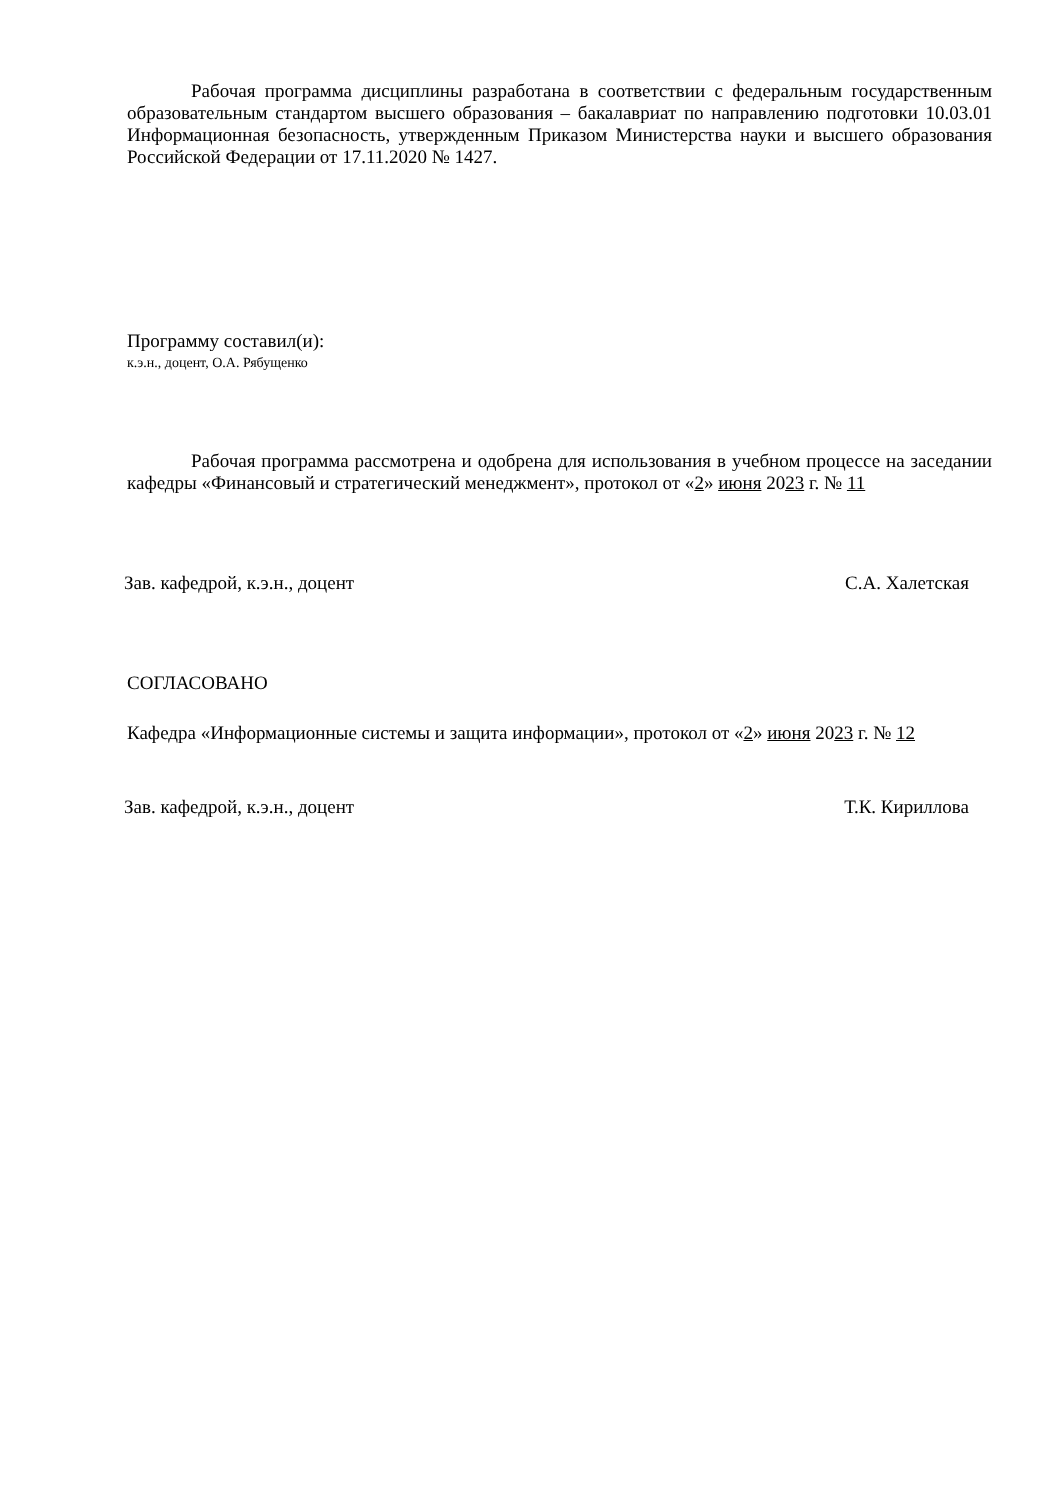Рабочая программа дисциплины разработана в соответствии с федеральным государственным образовательным стандартом высшего образования – бакалавриат по направлению подготовки 10.03.01 Информационная безопасность, утвержденным Приказом Министерства науки и высшего образования Российской Федерации от 17.11.2020 № 1427.
Программу составил(и):
к.э.н., доцент, О.А. Рябущенко
Рабочая программа рассмотрена и одобрена для использования в учебном процессе на заседании кафедры «Финансовый и стратегический менеджмент», протокол от «2» июня 2023 г. № 11
Зав. кафедрой, к.э.н., доцент С.А. Халетская
СОГЛАСОВАНО
Кафедра «Информационные системы и защита информации», протокол от «2» июня 2023 г. № 12
Зав. кафедрой, к.э.н., доцент Т.К. Кириллова